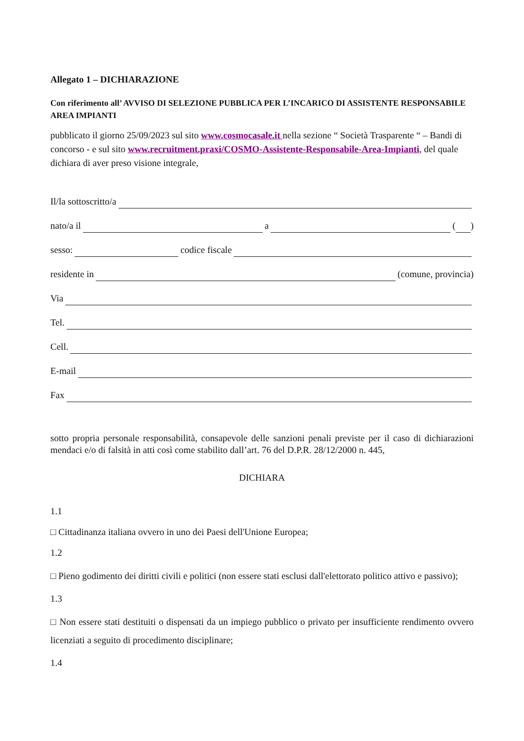Allegato 1 – DICHIARAZIONE
Con riferimento all’ AVVISO DI SELEZIONE PUBBLICA PER L’INCARICO DI ASSISTENTE RESPONSABILE AREA IMPIANTI
pubblicato il giorno 25/09/2023 sul sito www.cosmocasale.it nella sezione “ Società Trasparente “ – Bandi di concorso - e sul sito www.recruitment.praxi/COSMO-Assistente-Responsabile-Area-Impianti, del quale dichiara di aver preso visione integrale,
Il/la sottoscritto/a
nato/a il a ( )
sesso: codice fiscale
residente in (comune, provincia)
Via
Tel.
Cell.
E-mail
Fax
sotto propria personale responsabilità, consapevole delle sanzioni penali previste per il caso di dichiarazioni mendaci e/o di falsità in atti così come stabilito dall’art. 76 del D.P.R. 28/12/2000 n. 445,
DICHIARA
1.1
□ Cittadinanza italiana ovvero in uno dei Paesi dell'Unione Europea;
1.2
□ Pieno godimento dei diritti civili e politici (non essere stati esclusi dall'elettorato politico attivo e passivo);
1.3
□ Non essere stati destituiti o dispensati da un impiego pubblico o privato per insufficiente rendimento ovvero licenziati a seguito di procedimento disciplinare;
1.4